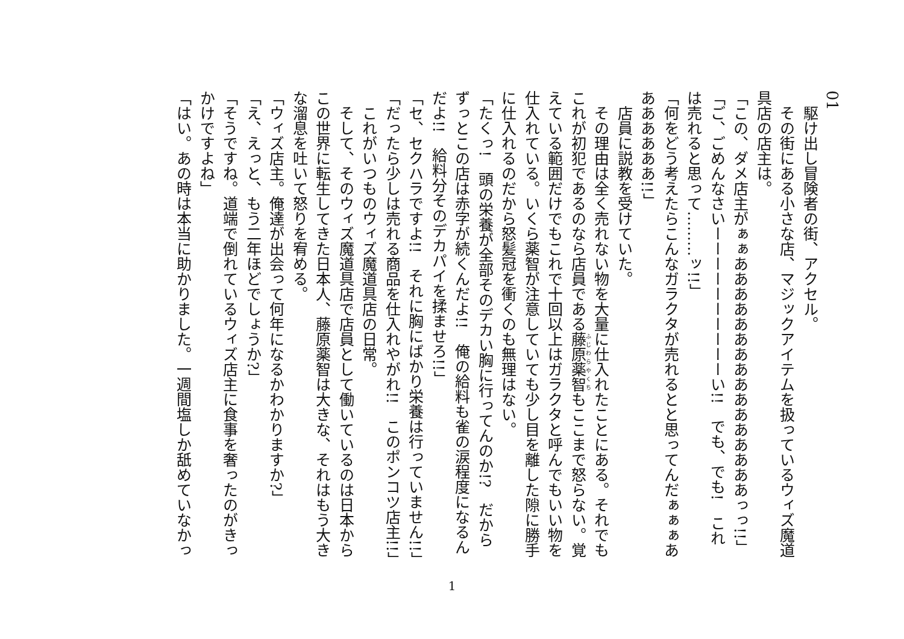01
　駆け出し冒険者の街、アクセル。
　その街にある小さな店、マジックアイテムを扱っているウィズ魔道具店の店主は。
「この、ダメ店主がぁぁああああああああああああああああっっ!!」
「ご、ごめんなさいーーーーーーーーーーい!!　でも、でも!　これは売れると思って………ッ!!」
「何をどう考えたらこんなガラクタが売れるとと思ってんだぁぁぁあああああああ!!」
　店員に説教を受けていた。
　その理由は全く売れない物を大量に仕入れたことにある。それでもこれが初犯であるのなら店員である藤原薬智もここまで怒らない。覚えている範囲だけでもこれで十回以上はガラクタと呼んでもいい物を仕入れている。いくら薬智が注意していても少し目を離した隙に勝手に仕入れるのだから怒髪冠を衝くのも無理はない。
「たくっ!　頭の栄養が全部そのデカい胸に行ってんのか!?　だからずっとこの店は赤字が続くんだよ!!　俺の給料も雀の涙程度になるんだよ!!　給料分そのデカパイを揉ませろ!!」
「セ、セクハラですよ!!　それに胸にばかり栄養は行っていません!!」
「だったら少しは売れる商品を仕入れやがれ!!　このポンコツ店主!!」
　これがいつものウィズ魔道具店の日常。
　そして、そのウィズ魔道具店で店員として働いているのは日本からこの世界に転生してきた日本人、藤原薬智は大きな、それはもう大きな溜息を吐いて怒りを宥める。
「ウィズ店主。俺達が出会って何年になるかわかりますか?」
「え、えっと、もう二年ほどでしょうか?」
「そうですね。道端で倒れているウィズ店主に食事を奢ったのがきっかけですよね」
「はい。あの時は本当に助かりました。一週間塩しか舐めていなかっ
1